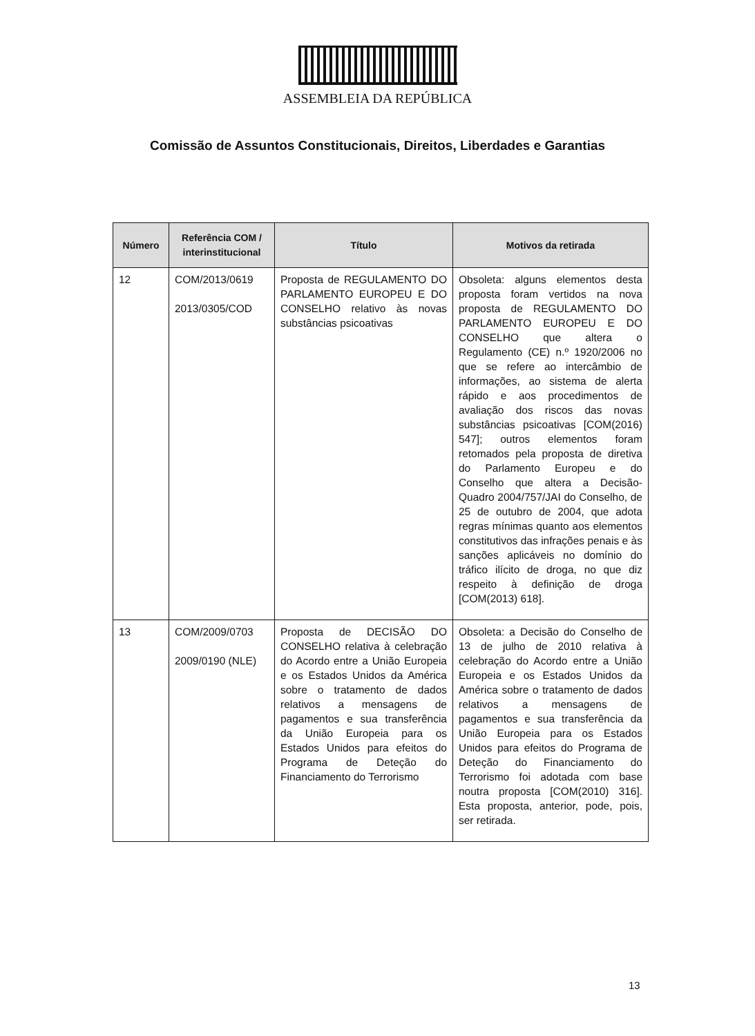ASSEMBLEIA DA REPÚBLICA
Comissão de Assuntos Constitucionais, Direitos, Liberdades e Garantias
| Número | Referência COM / interinstitucional | Título | Motivos da retirada |
| --- | --- | --- | --- |
| 12 | COM/2013/0619 2013/0305/COD | Proposta de REGULAMENTO DO PARLAMENTO EUROPEU E DO CONSELHO relativo às novas substâncias psicoativas | Obsoleta: alguns elementos desta proposta foram vertidos na nova proposta de REGULAMENTO DO PARLAMENTO EUROPEU E DO CONSELHO que altera o Regulamento (CE) n.º 1920/2006 no que se refere ao intercâmbio de informações, ao sistema de alerta rápido e aos procedimentos de avaliação dos riscos das novas substâncias psicoativas [COM(2016) 547]; outros elementos foram retomados pela proposta de diretiva do Parlamento Europeu e do Conselho que altera a Decisão-Quadro 2004/757/JAI do Conselho, de 25 de outubro de 2004, que adota regras mínimas quanto aos elementos constitutivos das infrações penais e às sanções aplicáveis no domínio do tráfico ilícito de droga, no que diz respeito à definição de droga [COM(2013) 618]. |
| 13 | COM/2009/0703 2009/0190 (NLE) | Proposta de DECISÃO DO CONSELHO relativa à celebração do Acordo entre a União Europeia e os Estados Unidos da América sobre o tratamento de dados relativos a mensagens de pagamentos e sua transferência da União Europeia para os Estados Unidos para efeitos do Programa de Deteção do Financiamento do Terrorismo | Obsoleta: a Decisão do Conselho de 13 de julho de 2010 relativa à celebração do Acordo entre a União Europeia e os Estados Unidos da América sobre o tratamento de dados relativos a mensagens de pagamentos e sua transferência da União Europeia para os Estados Unidos para efeitos do Programa de Deteção do Financiamento do Terrorismo foi adotada com base noutra proposta [COM(2010) 316]. Esta proposta, anterior, pode, pois, ser retirada. |
13